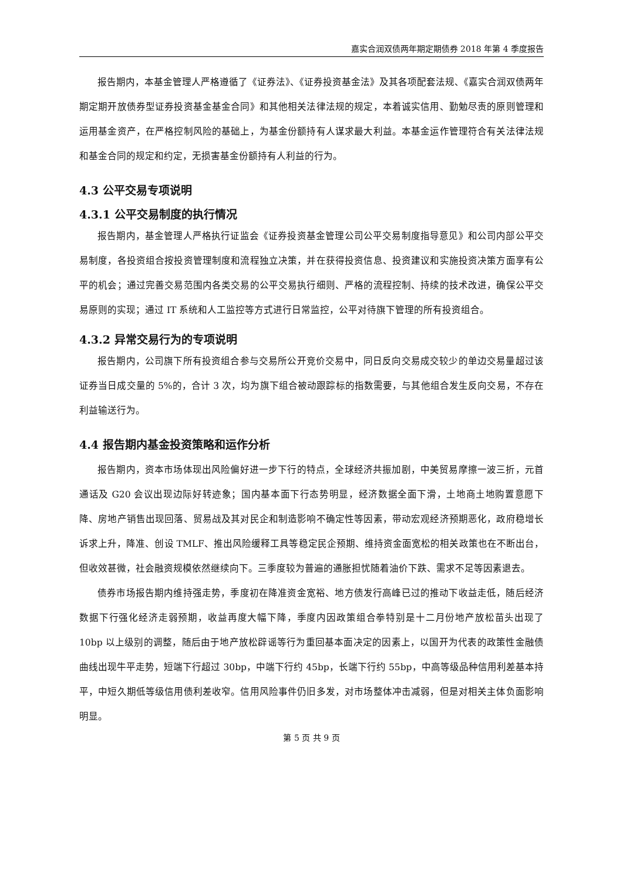嘉实合润双债两年期定期债券 2018 年第 4 季度报告
报告期内，本基金管理人严格遵循了《证券法》、《证券投资基金法》及其各项配套法规、《嘉实合润双债两年期定期开放债券型证券投资基金基金合同》和其他相关法律法规的规定，本着诚实信用、勤勉尽责的原则管理和运用基金资产，在严格控制风险的基础上，为基金份额持有人谋求最大利益。本基金运作管理符合有关法律法规和基金合同的规定和约定，无损害基金份额持有人利益的行为。
4.3 公平交易专项说明
4.3.1 公平交易制度的执行情况
报告期内，基金管理人严格执行证监会《证券投资基金管理公司公平交易制度指导意见》和公司内部公平交易制度，各投资组合按投资管理制度和流程独立决策，并在获得投资信息、投资建议和实施投资决策方面享有公平的机会；通过完善交易范围内各类交易的公平交易执行细则、严格的流程控制、持续的技术改进，确保公平交易原则的实现；通过 IT 系统和人工监控等方式进行日常监控，公平对待旗下管理的所有投资组合。
4.3.2 异常交易行为的专项说明
报告期内，公司旗下所有投资组合参与交易所公开竞价交易中，同日反向交易成交较少的单边交易量超过该证券当日成交量的 5%的，合计 3 次，均为旗下组合被动跟踪标的指数需要，与其他组合发生反向交易，不存在利益输送行为。
4.4 报告期内基金投资策略和运作分析
报告期内，资本市场体现出风险偏好进一步下行的特点，全球经济共振加剧，中美贸易摩擦一波三折，元首通话及 G20 会议出现边际好转迹象；国内基本面下行态势明显，经济数据全面下滑，土地商土地购置意愿下降、房地产销售出现回落、贸易战及其对民企和制造影响不确定性等因素，带动宏观经济预期恶化，政府稳增长诉求上升，降准、创设 TMLF、推出风险缓释工具等稳定民企预期、维持资金面宽松的相关政策也在不断出台，但收效甚微，社会融资规模依然继续向下。三季度较为普遍的通胀担忧随着油价下跌、需求不足等因素退去。
债券市场报告期内维持强走势，季度初在降准资金宽裕、地方债发行高峰已过的推动下收益走低，随后经济数据下行强化经济走弱预期，收益再度大幅下降，季度内因政策组合拳特别是十二月份地产放松苗头出现了 10bp 以上级别的调整，随后由于地产放松辟谣等行为重回基本面决定的因素上，以国开为代表的政策性金融债曲线出现牛平走势，短端下行超过 30bp，中端下行约 45bp，长端下行约 55bp，中高等级品种信用利差基本持平，中短久期低等级信用债利差收窄。信用风险事件仍旧多发，对市场整体冲击减弱，但是对相关主体负面影响明显。
第 5 页 共 9 页